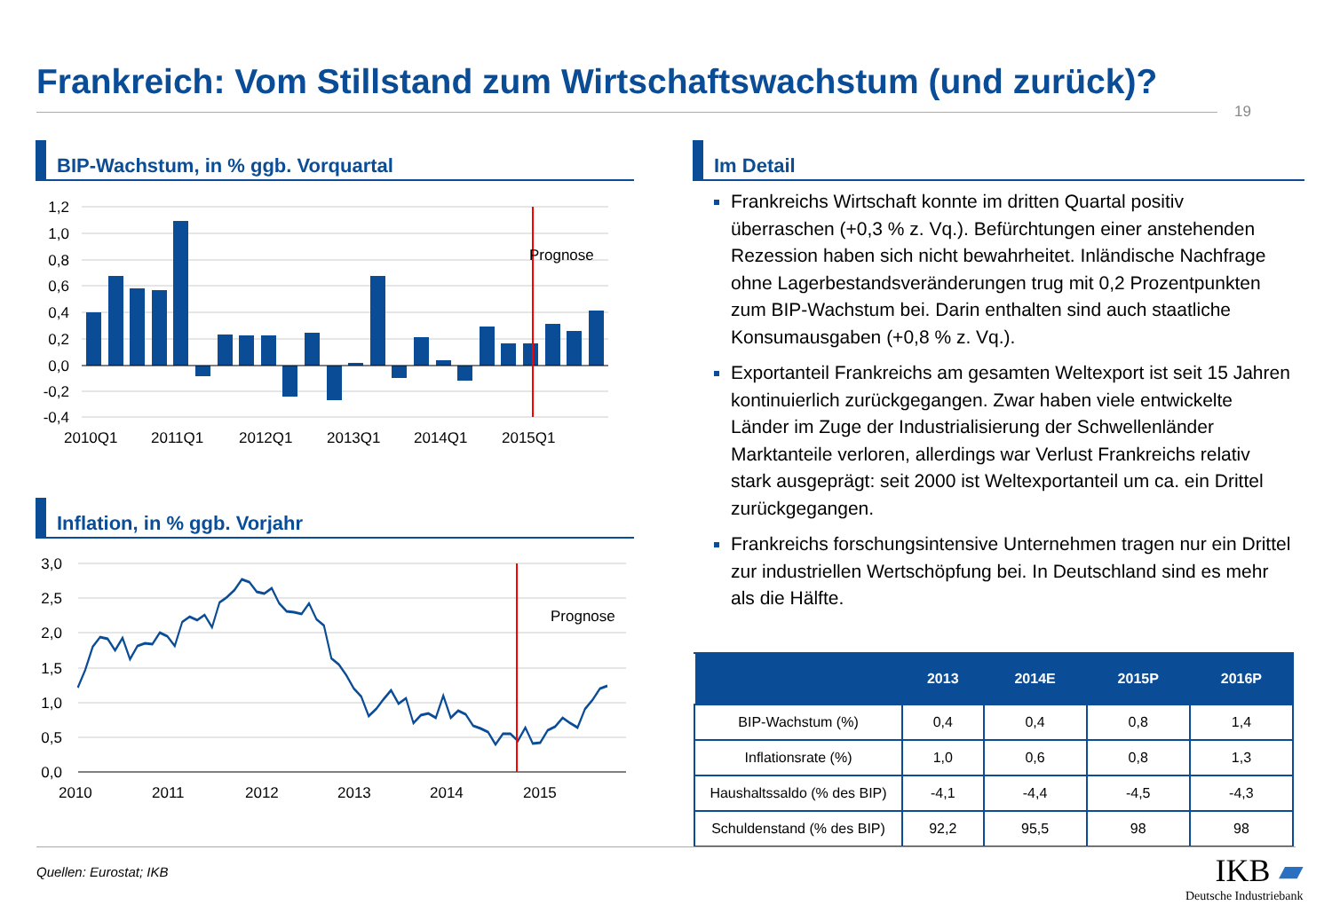Frankreich: Vom Stillstand zum Wirtschaftswachstum (und zurück)?
19
BIP-Wachstum, in % ggb. Vorquartal Im Detail
Inflation, in % ggb. Vorjahr
1,2
1,0
0,8
0,6
0,4
0,2
0,0
-0,2
-0,4
Prognose
2010Q1
2011Q1
2012Q1
2013Q1
2014Q1
2015Q1
3,0
2,5
2,0
1,5
1,0
0,5
0,0
Prognose
2010
2011
2012
2013
2014
2015
Frankreichs Wirtschaft konnte im dritten Quartal positiv überraschen (+0,3 % z. Vq.). Befürchtungen einer anstehenden Rezession haben sich nicht bewahrheitet. Inländische Nachfrage ohne Lagerbestandsveränderungen trug mit 0,2 Prozentpunkten zum BIP-Wachstum bei. Darin enthalten sind auch staatliche Konsumausgaben (+0,8 % z. Vq.).
Exportanteil Frankreichs am gesamten Weltexport ist seit 15 Jahren kontinuierlich zurückgegangen. Zwar haben viele entwickelte Länder im Zuge der Industrialisierung der Schwellenländer Marktanteile verloren, allerdings war Verlust Frankreichs relativ stark ausgeprägt: seit 2000 ist Weltexportanteil um ca. ein Drittel zurückgegangen.
Frankreichs forschungsintensive Unternehmen tragen nur ein Drittel zur industriellen Wertschöpfung bei. In Deutschland sind es mehr als die Hälfte.
| | 2013 | 2014E | 2015P | 2016P |
| --- | --- | --- | --- | --- |
| BIP-Wachstum (%) | 0,4 | 0,4 | 0,8 | 1,4 |
| Inflationsrate (%) | 1,0 | 0,6 | 0,8 | 1,3 |
| Haushaltssaldo (% des BIP) | -4,1 | -4,4 | -4,5 | -4,3 |
| Schuldenstand (% des BIP) | 92,2 | 95,5 | 98 | 98 |
Quellen: Eurostat; IKB
IKB ▰
Deutsche Industriebank